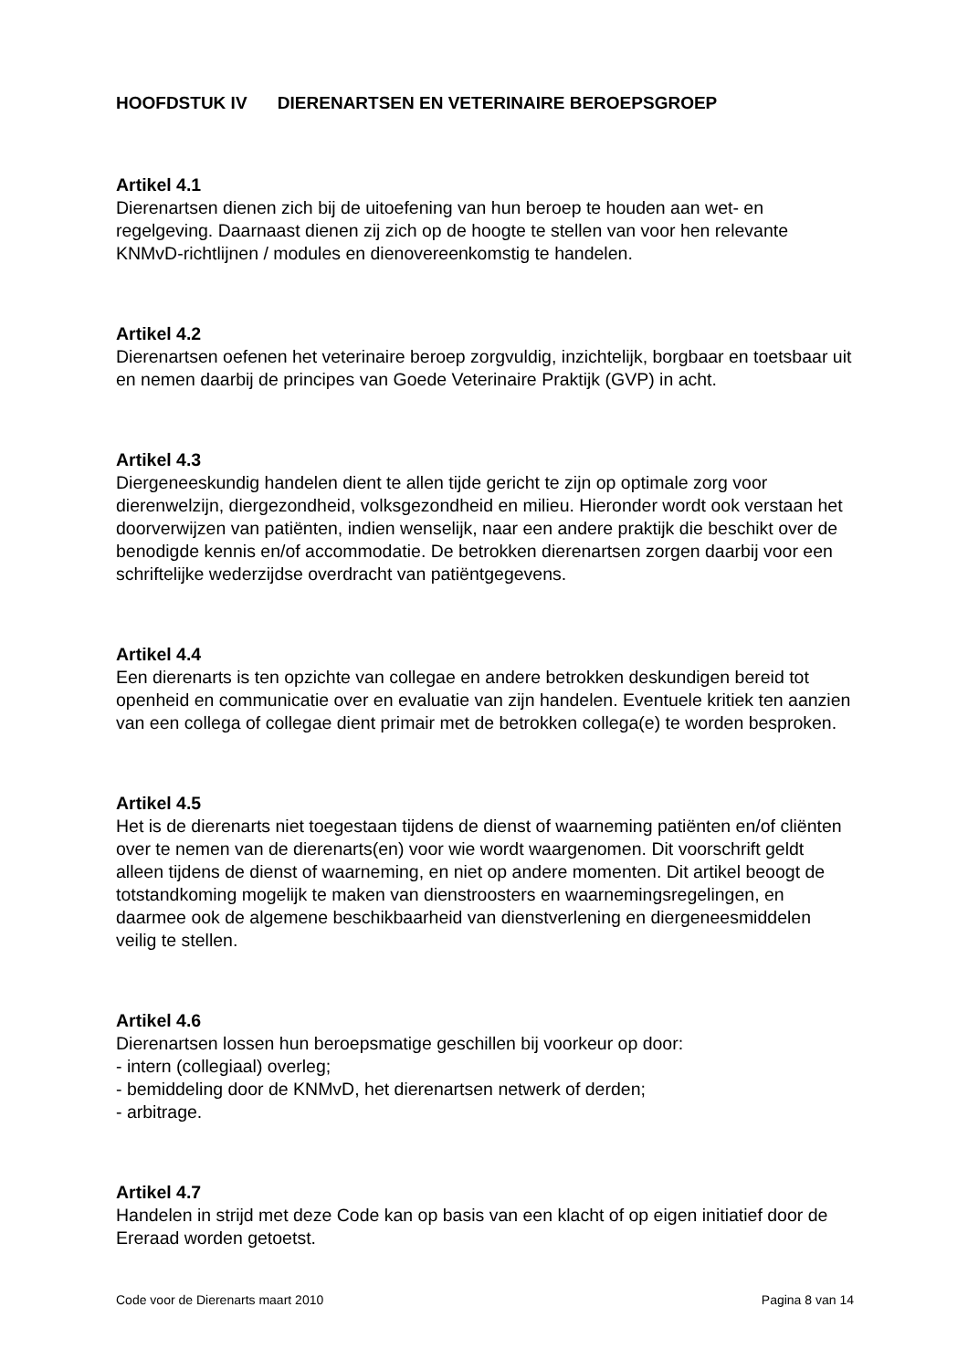HOOFDSTUK IV DIERENARTSEN EN VETERINAIRE BEROEPSGROEP
Artikel 4.1
Dierenartsen dienen zich bij de uitoefening van hun beroep te houden aan wet- en regelgeving. Daarnaast dienen zij zich op de hoogte te stellen van voor hen relevante KNMvD-richtlijnen / modules en dienovereenkomstig te handelen.
Artikel 4.2
Dierenartsen oefenen het veterinaire beroep zorgvuldig, inzichtelijk, borgbaar en toetsbaar uit en nemen daarbij de principes van Goede Veterinaire Praktijk (GVP) in acht.
Artikel 4.3
Diergeneeskundig handelen dient te allen tijde gericht te zijn op optimale zorg voor dierenwelzijn, diergezondheid, volksgezondheid en milieu. Hieronder wordt ook verstaan het doorverwijzen van patiënten, indien wenselijk, naar een andere praktijk die beschikt over de benodigde kennis en/of accommodatie. De betrokken dierenartsen zorgen daarbij voor een schriftelijke wederzijdse overdracht van patiëntgegevens.
Artikel 4.4
Een dierenarts is ten opzichte van collegae en andere betrokken deskundigen bereid tot openheid en communicatie over en evaluatie van zijn handelen. Eventuele kritiek ten aanzien van een collega of collegae dient primair met de betrokken collega(e) te worden besproken.
Artikel 4.5
Het is de dierenarts niet toegestaan tijdens de dienst of waarneming patiënten en/of cliënten over te nemen van de dierenarts(en) voor wie wordt waargenomen. Dit voorschrift geldt alleen tijdens de dienst of waarneming, en niet op andere momenten. Dit artikel beoogt de totstandkoming mogelijk te maken van dienstroosters en waarnemingsregelingen, en daarmee ook de algemene beschikbaarheid van dienstverlening en diergeneesmiddelen veilig te stellen.
Artikel 4.6
Dierenartsen lossen hun beroepsmatige geschillen bij voorkeur op door:
- intern (collegiaal) overleg;
- bemiddeling door de KNMvD, het dierenartsen netwerk of derden;
- arbitrage.
Artikel 4.7
Handelen in strijd met deze Code kan op basis van een klacht of op eigen initiatief door de Ereraad worden getoetst.
Code voor de Dierenarts maart 2010 Pagina 8 van 14